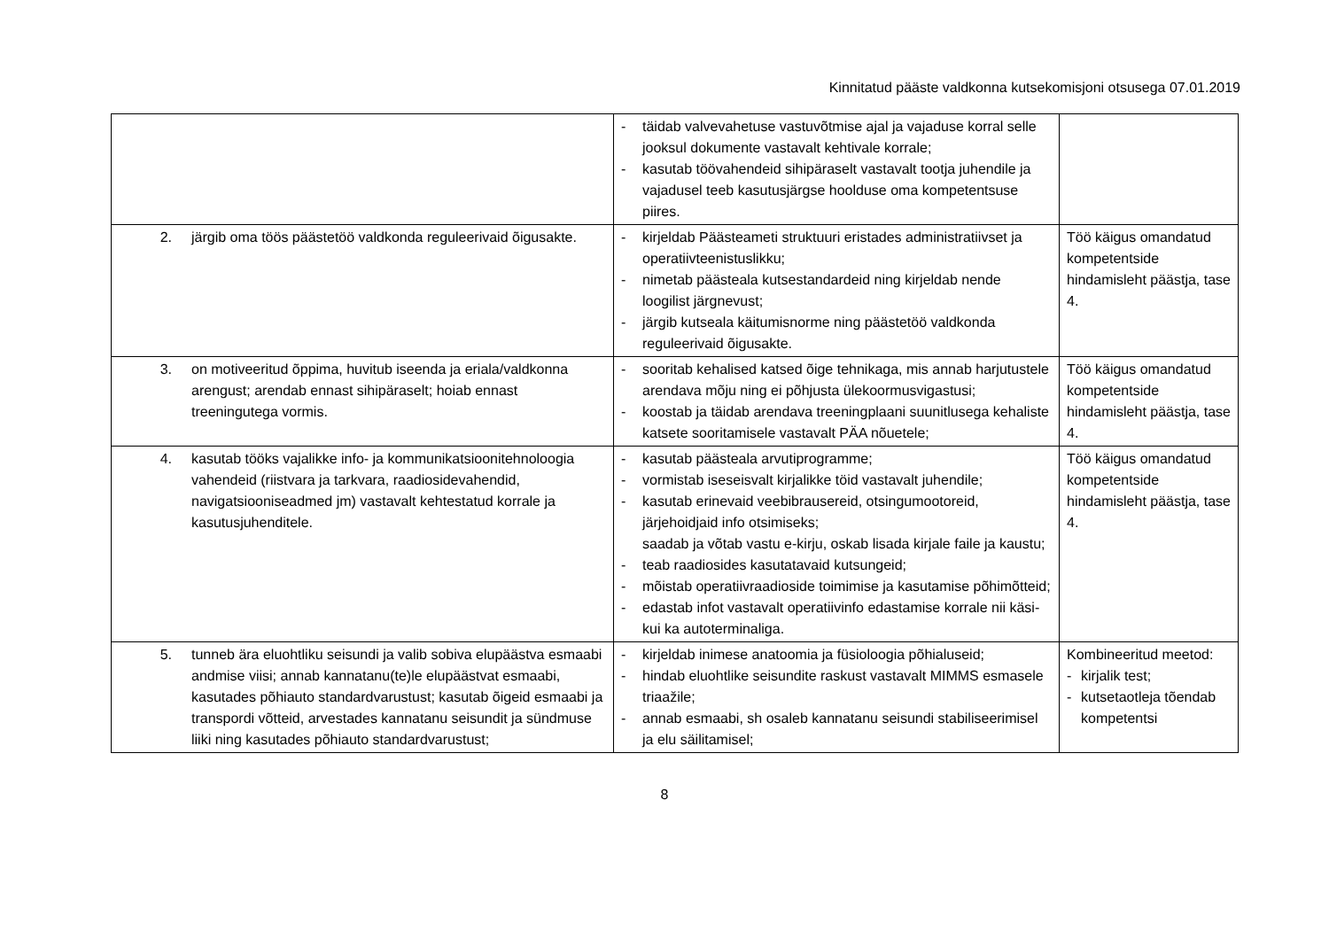Kinnitatud pääste valdkonna kutsekomisjoni otsusega 07.01.2019
| | - täidab valvevahetuse vastuvõtmise ajal ja vajaduse korral selle jooksul dokumente vastavalt kehtivale korrale; - kasutab töövahendeid sihipäraselt vastavalt tootja juhendile ja vajadusel teeb kasutusjärgse hoolduse oma kompetentsuse piires. | |
| 2. järgib oma töös päästetöö valdkonda reguleerivaid õigusakte. | - kirjeldab Päästeameti struktuuri eristades administratiivset ja operatiivteenistuslikku; - nimetab päästeala kutsestandardeid ning kirjeldab nende loogilist järgnevust; - järgib kutseala käitumisnorme ning päästetöö valdkonda reguleerivaid õigusakte. | Töö käigus omandatud kompetentside hindamisleht päästja, tase 4. |
| 3. on motiveeritud õppima, huvitub iseenda ja eriala/valdkonna arengust; arendab ennast sihipäraselt; hoiab ennast treeningutega vormis. | - sooritab kehalised katsed õige tehnikaga, mis annab harjutustele arendava mõju ning ei põhjusta ülekoormusvigastusi; - koostab ja täidab arendava treeningplaani suunitlusega kehaliste katsete sooritamisele vastavalt PÄA nõuetele; | Töö käigus omandatud kompetentside hindamisleht päästja, tase 4. |
| 4. kasutab tööks vajalikke info- ja kommunikatsioonitehnoloogia vahendeid (riistvara ja tarkvara, raadiosidevahendid, navigatsiooniseadmed jm) vastavalt kehtestatud korrale ja kasutusjuhenditele. | - kasutab päästeala arvutiprogramme; - vormistab iseseisvalt kirjalikke töid vastavalt juhendile; - kasutab erinevaid veebibrausereid, otsingumootoreid, järjehoidjaid info otsimiseks; saadab ja võtab vastu e-kirju, oskab lisada kirjale faile ja kaustu; - teab raadiosides kasutatavaid kutsungeid; - mõistab operatiivraadioside toimimise ja kasutamise põhimõtteid; - edastab infot vastavalt operatiivinfo edastamise korrale nii käsi- kui ka autoterminaliga. | Töö käigus omandatud kompetentside hindamisleht päästja, tase 4. |
| 5. tunneb ära eluohtliku seisundi ja valib sobiva elupäästva esmaabi andmise viisi; annab kannatanu(te)le elupäästvat esmaabi, kasutades põhiauto standardvarustust; kasutab õigeid esmaabi ja transpordi võtteid, arvestades kannatanu seisundit ja sündmuse liiki ning kasutades põhiauto standardvarustust; | - kirjeldab inimese anatoomia ja füsioloogia põhialuseid; - hindab eluohtlike seisundite raskust vastavalt MIMMS esmasele triaažile; - annab esmaabi, sh osaleb kannatanu seisundi stabiliseerimisel ja elu säilitamisel; | Kombineeritud meetod: - kirjalik test; - kutsetaotleja tõendab kompetentsi |
8